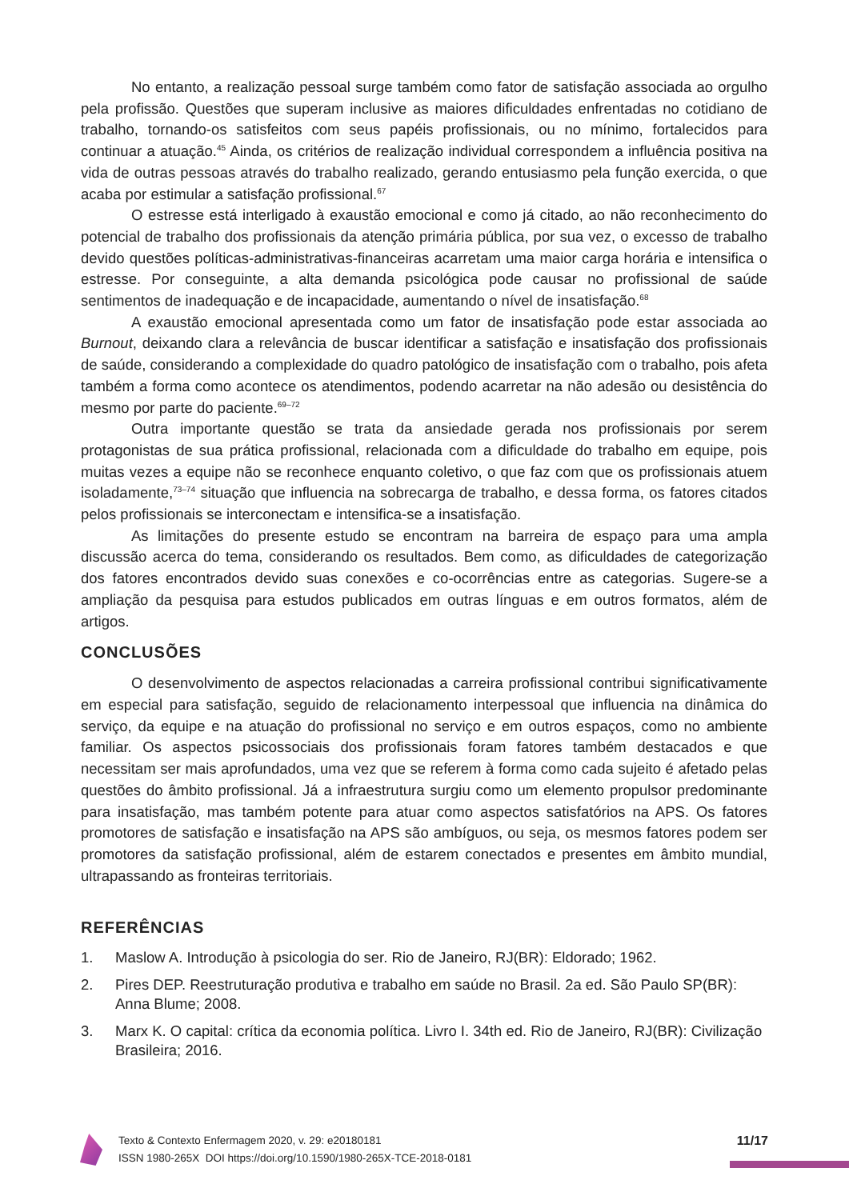No entanto, a realização pessoal surge também como fator de satisfação associada ao orgulho pela profissão. Questões que superam inclusive as maiores dificuldades enfrentadas no cotidiano de trabalho, tornando-os satisfeitos com seus papéis profissionais, ou no mínimo, fortalecidos para continuar a atuação.<sup>45</sup> Ainda, os critérios de realização individual correspondem a influência positiva na vida de outras pessoas através do trabalho realizado, gerando entusiasmo pela função exercida, o que acaba por estimular a satisfação profissional.<sup>67</sup>
O estresse está interligado à exaustão emocional e como já citado, ao não reconhecimento do potencial de trabalho dos profissionais da atenção primária pública, por sua vez, o excesso de trabalho devido questões políticas-administrativas-financeiras acarretam uma maior carga horária e intensifica o estresse. Por conseguinte, a alta demanda psicológica pode causar no profissional de saúde sentimentos de inadequação e de incapacidade, aumentando o nível de insatisfação.<sup>68</sup>
A exaustão emocional apresentada como um fator de insatisfação pode estar associada ao Burnout, deixando clara a relevância de buscar identificar a satisfação e insatisfação dos profissionais de saúde, considerando a complexidade do quadro patológico de insatisfação com o trabalho, pois afeta também a forma como acontece os atendimentos, podendo acarretar na não adesão ou desistência do mesmo por parte do paciente.<sup>69–72</sup>
Outra importante questão se trata da ansiedade gerada nos profissionais por serem protagonistas de sua prática profissional, relacionada com a dificuldade do trabalho em equipe, pois muitas vezes a equipe não se reconhece enquanto coletivo, o que faz com que os profissionais atuem isoladamente,<sup>73–74</sup> situação que influencia na sobrecarga de trabalho, e dessa forma, os fatores citados pelos profissionais se interconectam e intensifica-se a insatisfação.
As limitações do presente estudo se encontram na barreira de espaço para uma ampla discussão acerca do tema, considerando os resultados. Bem como, as dificuldades de categorização dos fatores encontrados devido suas conexões e co-ocorrências entre as categorias. Sugere-se a ampliação da pesquisa para estudos publicados em outras línguas e em outros formatos, além de artigos.
CONCLUSÕES
O desenvolvimento de aspectos relacionadas a carreira profissional contribui significativamente em especial para satisfação, seguido de relacionamento interpessoal que influencia na dinâmica do serviço, da equipe e na atuação do profissional no serviço e em outros espaços, como no ambiente familiar. Os aspectos psicossociais dos profissionais foram fatores também destacados e que necessitam ser mais aprofundados, uma vez que se referem à forma como cada sujeito é afetado pelas questões do âmbito profissional. Já a infraestrutura surgiu como um elemento propulsor predominante para insatisfação, mas também potente para atuar como aspectos satisfatórios na APS. Os fatores promotores de satisfação e insatisfação na APS são ambíguos, ou seja, os mesmos fatores podem ser promotores da satisfação profissional, além de estarem conectados e presentes em âmbito mundial, ultrapassando as fronteiras territoriais.
REFERÊNCIAS
1. Maslow A. Introdução à psicologia do ser. Rio de Janeiro, RJ(BR): Eldorado; 1962.
2. Pires DEP. Reestruturação produtiva e trabalho em saúde no Brasil. 2a ed. São Paulo SP(BR): Anna Blume; 2008.
3. Marx K. O capital: crítica da economia política. Livro I. 34th ed. Rio de Janeiro, RJ(BR): Civilização Brasileira; 2016.
Texto & Contexto Enfermagem 2020, v. 29: e20180181
ISSN 1980-265X DOI https://doi.org/10.1590/1980-265X-TCE-2018-0181
11/17